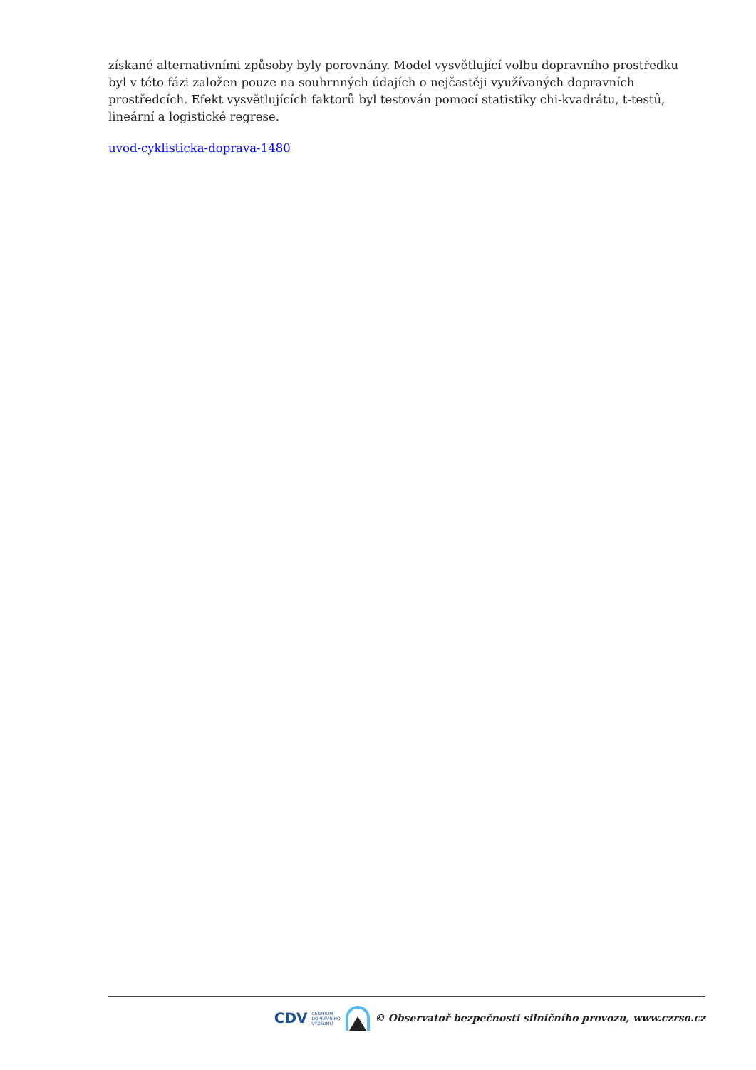získané alternativními způsoby byly porovnány. Model vysvětlující volbu dopravního prostředku byl v této fázi založen pouze na souhrnných údajích o nejčastěji využívaných dopravních prostředcích. Efekt vysvětlujících faktorů byl testován pomocí statistiky chi-kvadrátu, t-testů, lineární a logistické regrese.
uvod-cyklisticka-doprava-1480
CDV CENTRUM
DOPRAVNÍHO
VÝZKUMU © Observatoř bezpečnosti silničního provozu, www.czrso.cz